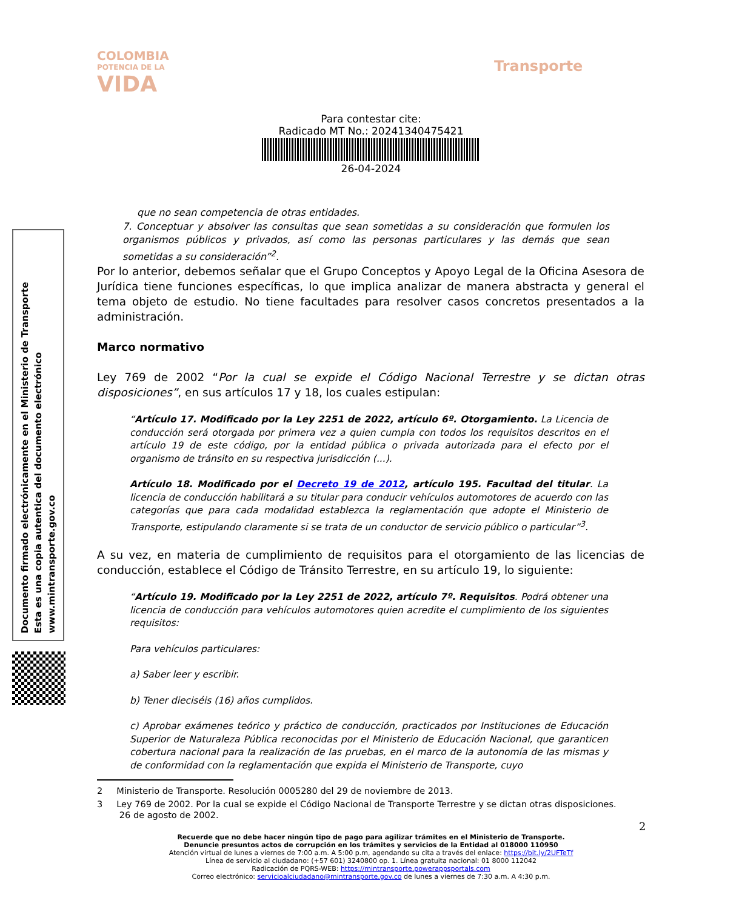COLOMBIA
POTENCIA DE LA
VIDA
Transporte
Para contestar cite:
Radicado MT No.: 20241340475421
26-04-2024
Documento firmado electrónicamente en el Ministerio de Transporte
Esta es una copia autentica del documento electrónico
www.mintransporte.gov.co
que no sean competencia de otras entidades.
7. Conceptuar y absolver las consultas que sean sometidas a su consideración que formulen los organismos públicos y privados, así como las personas particulares y las demás que sean sometidas a su consideración”<sup>2</sup>.
Por lo anterior, debemos señalar que el Grupo Conceptos y Apoyo Legal de la Oficina Asesora de Jurídica tiene funciones específicas, lo que implica analizar de manera abstracta y general el tema objeto de estudio. No tiene facultades para resolver casos concretos presentados a la administración.
Marco normativo
Ley 769 de 2002 “Por la cual se expide el Código Nacional Terrestre y se dictan otras disposiciones”, en sus artículos 17 y 18, los cuales estipulan:
“Artículo 17. Modificado por la Ley 2251 de 2022, artículo 6º. Otorgamiento. La Licencia de conducción será otorgada por primera vez a quien cumpla con todos los requisitos descritos en el artículo 19 de este código, por la entidad pública o privada autorizada para el efecto por el organismo de tránsito en su respectiva jurisdicción (...).
Artículo 18. Modificado por el Decreto 19 de 2012, artículo 195. Facultad del titular. La licencia de conducción habilitará a su titular para conducir vehículos automotores de acuerdo con las categorías que para cada modalidad establezca la reglamentación que adopte el Ministerio de Transporte, estipulando claramente si se trata de un conductor de servicio público o particular”<sup>3</sup>.
A su vez, en materia de cumplimiento de requisitos para el otorgamiento de las licencias de conducción, establece el Código de Tránsito Terrestre, en su artículo 19, lo siguiente:
“Artículo 19. Modificado por la Ley 2251 de 2022, artículo 7º. Requisitos. Podrá obtener una licencia de conducción para vehículos automotores quien acredite el cumplimiento de los siguientes requisitos:
Para vehículos particulares:
a) Saber leer y escribir.
b) Tener dieciséis (16) años cumplidos.
c) Aprobar exámenes teórico y práctico de conducción, practicados por Instituciones de Educación Superior de Naturaleza Pública reconocidas por el Ministerio de Educación Nacional, que garanticen cobertura nacional para la realización de las pruebas, en el marco de la autonomía de las mismas y de conformidad con la reglamentación que expida el Ministerio de Transporte, cuyo
2 Ministerio de Transporte. Resolución 0005280 del 29 de noviembre de 2013.
3 Ley 769 de 2002. Por la cual se expide el Código Nacional de Transporte Terrestre y se dictan otras disposiciones.
26 de agosto de 2002.
2
Recuerde que no debe hacer ningún tipo de pago para agilizar trámites en el Ministerio de Transporte.
Denuncie presuntos actos de corrupción en los trámites y servicios de la Entidad al 018000 110950
Atención virtual de lunes a viernes de 7:00 a.m. A 5:00 p.m, agendando su cita a través del enlace: https://bit.ly/2UFTeTf
Línea de servicio al ciudadano: (+57 601) 3240800 op. 1. Línea gratuita nacional: 01 8000 112042
Radicación de PQRS-WEB: https://mintransporte.powerappsportals.com
Correo electrónico: servicioalciudadano@mintransporte.gov.co de lunes a viernes de 7:30 a.m. A 4:30 p.m.